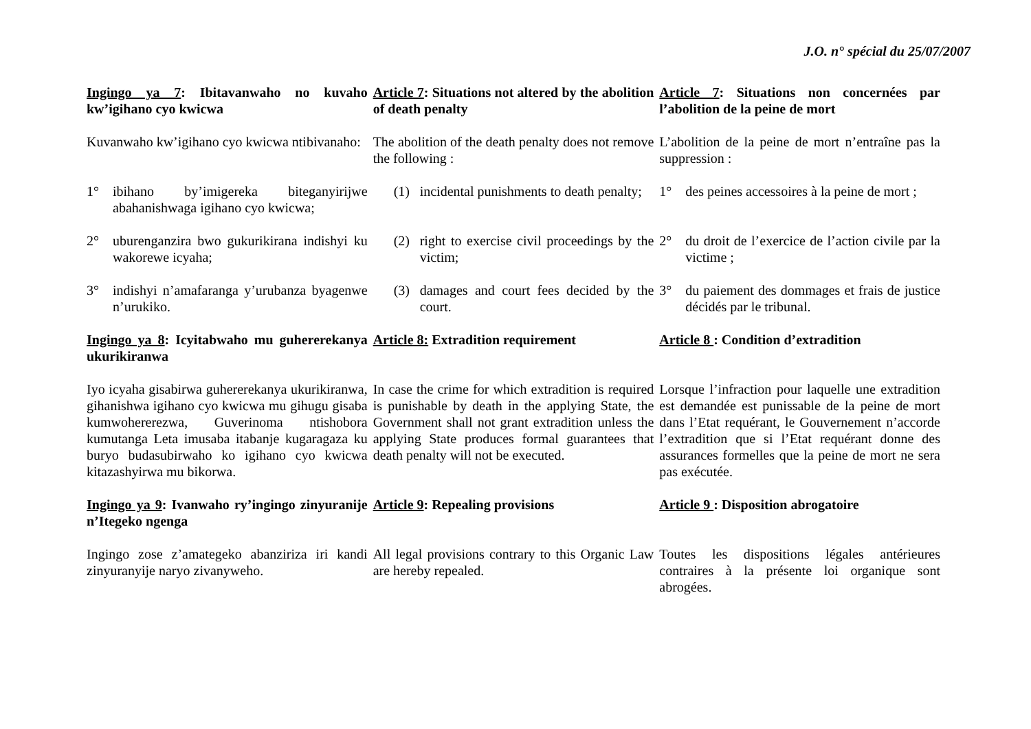J.O. n° spécial du 25/07/2007
| Ingingo ya 7 : Ibitavanwaho no kuvaho kw’igihano cyo kwicwa | Article 7 : Situations not altered by the abolition of death penalty | Article 7 : Situations non concernées par l’abolition de la peine de mort |
| Kuvanwaho kw’igihano cyo kwicwa ntibivanaho: | The abolition of the death penalty does not remove the following : | L’abolition de la peine de mort n’entraîne pas la suppression : |
| 1° ibihano by’imigereka biteganyirijwe abahanishwaga igihano cyo kwicwa; | (1) incidental punishments to death penalty; | 1° des peines accessoires à la peine de mort ; |
| 2° uburenganzira bwo gukurikirana indishyi ku wakorewe icyaha; | (2) right to exercise civil proceedings by the victim; | 2° du droit de l’exercice de l’action civile par la victime ; |
| 3° indishyi n’amafaranga y’urubanza byagenwe n’urukiko. | (3) damages and court fees decided by the court. | 3° du paiement des dommages et frais de justice décidés par le tribunal. |
| Ingingo ya 8 : Icyitabwaho mu guhererekanya ukurikiranwa | Article 8: Extradition requirement | Article 8 : Condition d’extradition |
| Iyo icyaha gisabirwa guhererekanya ukurikiranwa, gihanishwa igihano cyo kwicwa mu gihugu gisaba kumwohererezwa, Guverinoma ntishobora kumutanga Leta imusaba itabanje kugaragaza ku buryo budasubirwaho ko igihano cyo kwicwa kitazashyirwa mu bikorwa. | In case the crime for which extradition is required is punishable by death in the applying State, the Government shall not grant extradition unless the applying State produces formal guarantees that death penalty will not be executed. | Lorsque l’infraction pour laquelle une extradition est demandée est punissable de la peine de mort dans l’Etat requérant, le Gouvernement n’accorde l’extradition que si l’Etat requérant donne des assurances formelles que la peine de mort ne sera pas exécutée. |
| Ingingo ya 9 : Ivanwaho ry’ingingo zinyuranije n’Itegeko ngenga | Article 9 : Repealing provisions | Article 9 : Disposition abrogatoire |
| Ingingo zose z’amategeko abanziriza iri kandi zinyuranyije naryo zivanyweho. | All legal provisions contrary to this Organic Law are hereby repealed. | Toutes les dispositions légales antérieures contraires à la présente loi organique sont abrogées. |